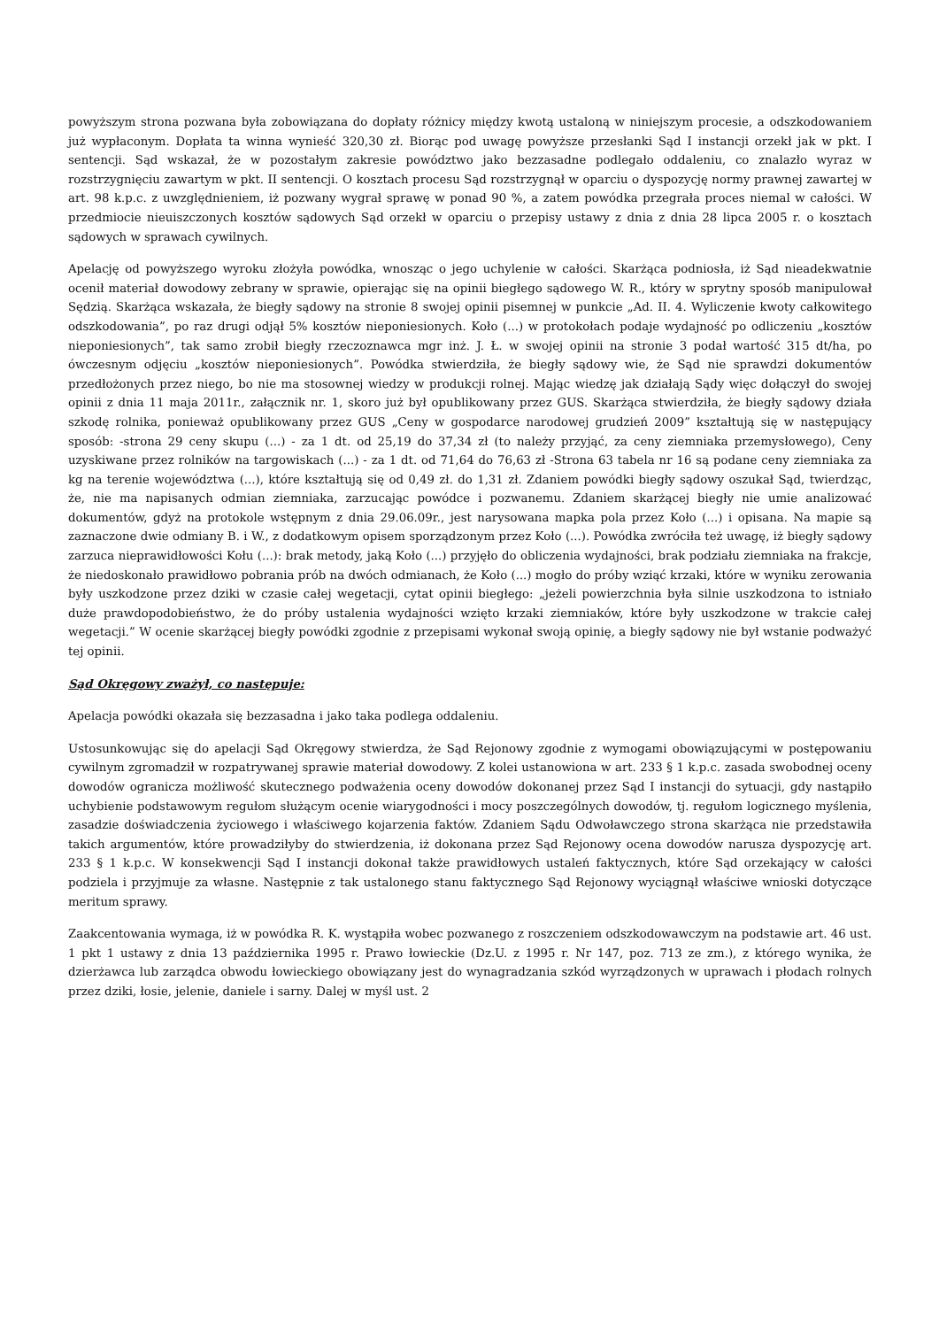powyższym strona pozwana była zobowiązana do dopłaty różnicy między kwotą ustaloną w niniejszym procesie, a odszkodowaniem już wypłaconym. Dopłata ta winna wynieść 320,30 zł. Biorąc pod uwagę powyższe przesłanki Sąd I instancji orzekł jak w pkt. I sentencji. Sąd wskazał, że w pozostałym zakresie powództwo jako bezzasadne podlegało oddaleniu, co znalazło wyraz w rozstrzygnięciu zawartym w pkt. II sentencji. O kosztach procesu Sąd rozstrzygnął w oparciu o dyspozycję normy prawnej zawartej w art. 98 k.p.c. z uwzględnieniem, iż pozwany wygrał sprawę w ponad 90 %, a zatem powódka przegrała proces niemal w całości. W przedmiocie nieuiszczonych kosztów sądowych Sąd orzekł w oparciu o przepisy ustawy z dnia z dnia 28 lipca 2005 r. o kosztach sądowych w sprawach cywilnych.
Apelację od powyższego wyroku złożyła powódka, wnosząc o jego uchylenie w całości. Skarżąca podniosła, iż Sąd nieadekwatnie ocenił materiał dowodowy zebrany w sprawie, opierając się na opinii biegłego sądowego W. R., który w sprytny sposób manipulował Sędzią. Skarżąca wskazała, że biegły sądowy na stronie 8 swojej opinii pisemnej w punkcie „Ad. II. 4. Wyliczenie kwoty całkowitego odszkodowania”, po raz drugi odjął 5% kosztów nieponiesionych. Koło (...) w protokołach podaje wydajność po odliczeniu „kosztów nieponiesionych”, tak samo zrobił biegły rzeczoznawca mgr inż. J. Ł. w swojej opinii na stronie 3 podał wartość 315 dt/ha, po ówczesnym odjęciu „kosztów nieponiesionych”. Powódka stwierdziła, że biegły sądowy wie, że Sąd nie sprawdzi dokumentów przedłożonych przez niego, bo nie ma stosownej wiedzy w produkcji rolnej. Mając wiedzę jak działają Sądy więc dołączył do swojej opinii z dnia 11 maja 2011r., załącznik nr. 1, skoro już był opublikowany przez GUS. Skarżąca stwierdziła, że biegły sądowy działa szkodę rolnika, ponieważ opublikowany przez GUS „Ceny w gospodarce narodowej grudzień 2009” kształtują się w następujący sposób: -strona 29 ceny skupu (...) - za 1 dt. od 25,19 do 37,34 zł (to należy przyjąć, za ceny ziemniaka przemysłowego), Ceny uzyskiwane przez rolników na targowiskach (...) - za 1 dt. od 71,64 do 76,63 zł -Strona 63 tabela nr 16 są podane ceny ziemniaka za kg na terenie województwa (...), które kształtują się od 0,49 zł. do 1,31 zł. Zdaniem powódki biegły sądowy oszukał Sąd, twierdząc, że, nie ma napisanych odmian ziemniaka, zarzucając powódce i pozwanemu. Zdaniem skarżącej biegły nie umie analizować dokumentów, gdyż na protokole wstępnym z dnia 29.06.09r., jest narysowana mapka pola przez Koło (...) i opisana. Na mapie są zaznaczone dwie odmiany B. i W., z dodatkowym opisem sporządzonym przez Koło (...). Powódka zwróciła też uwagę, iż biegły sądowy zarzuca nieprawidłowości Kołu (...): brak metody, jaką Koło (...) przyjęło do obliczenia wydajności, brak podziału ziemniaka na frakcje, że niedoskonało prawidłowo pobrania prób na dwóch odmianach, że Koło (...) mogło do próby wziąć krzaki, które w wyniku zerowania były uszkodzone przez dziki w czasie całej wegetacji, cytat opinii biegłego: „jeżeli powierzchnia była silnie uszkodzona to istniało duże prawdopodobieństwo, że do próby ustalenia wydajności wzięto krzaki ziemniaków, które były uszkodzone w trakcie całej wegetacji.” W ocenie skarżącej biegły powódki zgodnie z przepisami wykonał swoją opinię, a biegły sądowy nie był wstanie podważyć tej opinii.
Sąd Okręgowy zważył, co następuje:
Apelacja powódki okazała się bezzasadna i jako taka podlega oddaleniu.
Ustosunkowując się do apelacji Sąd Okręgowy stwierdza, że Sąd Rejonowy zgodnie z wymogami obowiązującymi w postępowaniu cywilnym zgromadził w rozpatrywanej sprawie materiał dowodowy. Z kolei ustanowiona w art. 233 § 1 k.p.c. zasada swobodnej oceny dowodów ogranicza możliwość skutecznego podważenia oceny dowodów dokonanej przez Sąd I instancji do sytuacji, gdy nastąpiło uchybienie podstawowym regułom służącym ocenie wiarygodności i mocy poszczególnych dowodów, tj. regułom logicznego myślenia, zasadzie doświadczenia życiowego i właściwego kojarzenia faktów. Zdaniem Sądu Odwoławczego strona skarżąca nie przedstawiła takich argumentów, które prowadziłyby do stwierdzenia, iż dokonana przez Sąd Rejonowy ocena dowodów narusza dyspozycję art. 233 § 1 k.p.c. W konsekwencji Sąd I instancji dokonał także prawidłowych ustaleń faktycznych, które Sąd orzekający w całości podziela i przyjmuje za własne. Następnie z tak ustalonego stanu faktycznego Sąd Rejonowy wyciągnął właściwe wnioski dotyczące meritum sprawy.
Zaakcentowania wymaga, iż w powódka R. K. wystąpiła wobec pozwanego z roszczeniem odszkodowawczym na podstawie art. 46 ust. 1 pkt 1 ustawy z dnia 13 października 1995 r. Prawo łowieckie (Dz.U. z 1995 r. Nr 147, poz. 713 ze zm.), z którego wynika, że dzierżawca lub zarządca obwodu łowieckiego obowiązany jest do wynagradzania szkód wyrządzonych w uprawach i płodach rolnych przez dziki, łosie, jelenie, daniele i sarny. Dalej w myśl ust. 2